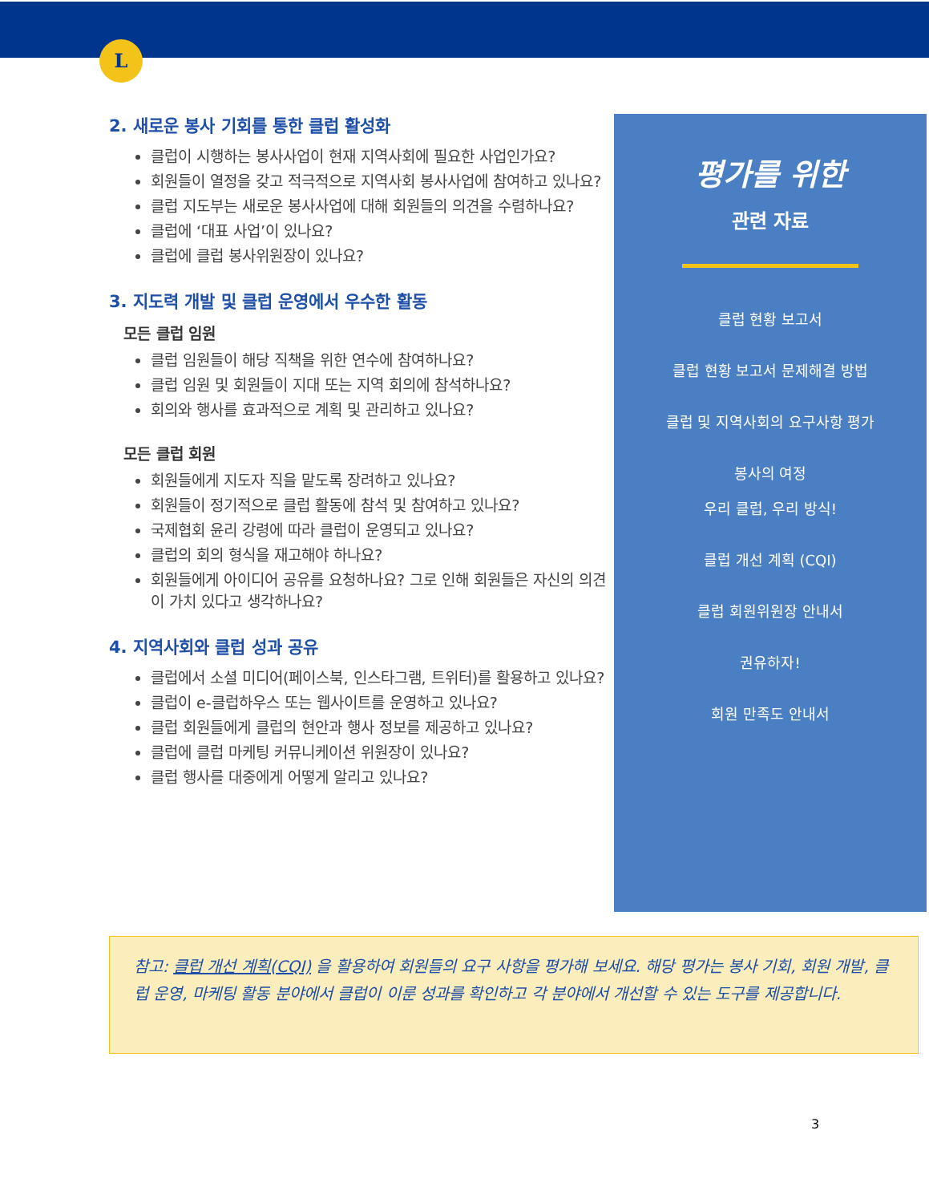L
2. 새로운 봉사 기회를 통한 클럽 활성화
클럽이 시행하는 봉사사업이 현재 지역사회에 필요한 사업인가요?
회원들이 열정을 갖고 적극적으로 지역사회 봉사사업에 참여하고 있나요?
클럽 지도부는 새로운 봉사사업에 대해 회원들의 의견을 수렴하나요?
클럽에 ‘대표 사업’이 있나요?
클럽에 클럽 봉사위원장이 있나요?
3. 지도력 개발 및 클럽 운영에서 우수한 활동
모든 클럽 임원
클럽 임원들이 해당 직책을 위한 연수에 참여하나요?
클럽 임원 및 회원들이 지대 또는 지역 회의에 참석하나요?
회의와 행사를 효과적으로 계획 및 관리하고 있나요?
모든 클럽 회원
회원들에게 지도자 직을 맡도록 장려하고 있나요?
회원들이 정기적으로 클럽 활동에 참석 및 참여하고 있나요?
국제협회 윤리 강령에 따라 클럽이 운영되고 있나요?
클럽의 회의 형식을 재고해야 하나요?
회원들에게 아이디어 공유를 요청하나요? 그로 인해 회원들은 자신의 의견이 가치 있다고 생각하나요?
4. 지역사회와 클럽 성과 공유
클럽에서 소셜 미디어(페이스북, 인스타그램, 트위터)를 활용하고 있나요?
클럽이 e-클럽하우스 또는 웹사이트를 운영하고 있나요?
클럽 회원들에게 클럽의 현안과 행사 정보를 제공하고 있나요?
클럽에 클럽 마케팅 커뮤니케이션 위원장이 있나요?
클럽 행사를 대중에게 어떻게 알리고 있나요?
평가를 위한
관련 자료
클럽 현황 보고서
클럽 현황 보고서 문제해결 방법
클럽 및 지역사회의 요구사항 평가
봉사의 여정
우리 클럽, 우리 방식!
클럽 개선 계획 (CQI)
클럽 회원위원장 안내서
권유하자!
회원 만족도 안내서
참고: 클럽 개선 계획(CQI) 을 활용하여 회원들의 요구 사항을 평가해 보세요. 해당 평가는 봉사 기회, 회원 개발, 클럽 운영, 마케팅 활동 분야에서 클럽이 이룬 성과를 확인하고 각 분야에서 개선할 수 있는 도구를 제공합니다.
3